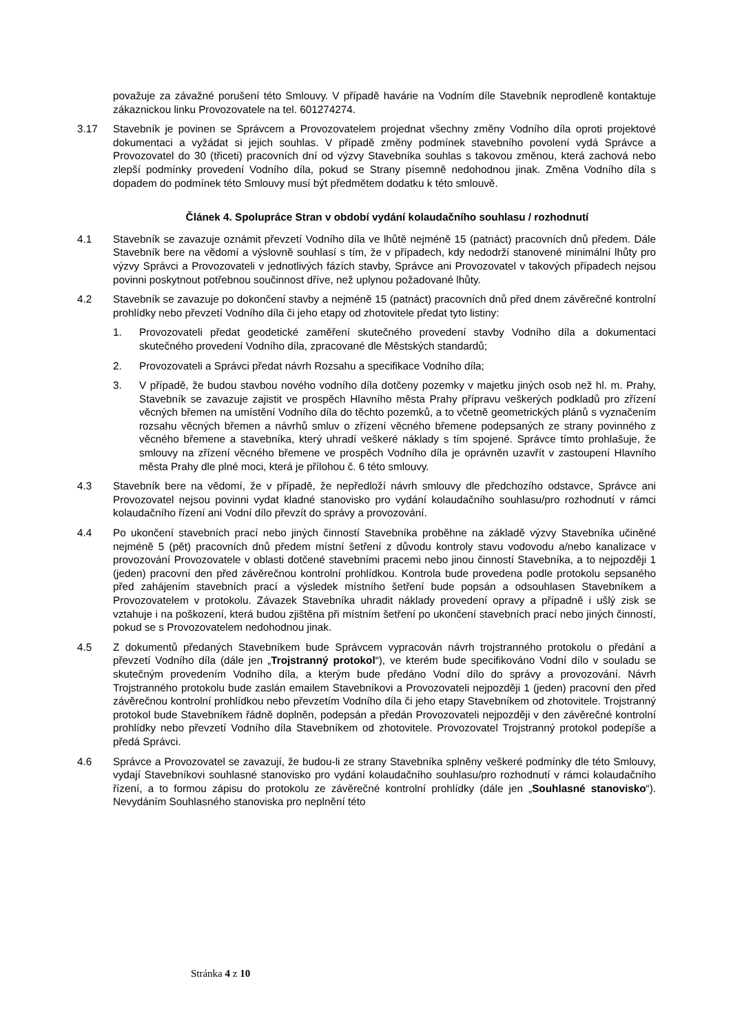považuje za závažné porušení této Smlouvy. V případě havárie na Vodním díle Stavebník neprodleně kontaktuje zákaznickou linku Provozovatele na tel. 601274274.
3.17 Stavebník je povinen se Správcem a Provozovatelem projednat všechny změny Vodního díla oproti projektové dokumentaci a vyžádat si jejich souhlas. V případě změny podmínek stavebního povolení vydá Správce a Provozovatel do 30 (třiceti) pracovních dní od výzvy Stavebníka souhlas s takovou změnou, která zachová nebo zlepší podmínky provedení Vodního díla, pokud se Strany písemně nedohodnou jinak. Změna Vodního díla s dopadem do podmínek této Smlouvy musí být předmětem dodatku k této smlouvě.
Článek 4. Spolupráce Stran v období vydání kolaudačního souhlasu / rozhodnutí
4.1 Stavebník se zavazuje oznámit převzetí Vodního díla ve lhůtě nejméně 15 (patnáct) pracovních dnů předem. Dále Stavebník bere na vědomí a výslovně souhlasí s tím, že v případech, kdy nedodrží stanovené minimální lhůty pro výzvy Správci a Provozovateli v jednotlivých fázích stavby, Správce ani Provozovatel v takových případech nejsou povinni poskytnout potřebnou součinnost dříve, než uplynou požadované lhůty.
4.2 Stavebník se zavazuje po dokončení stavby a nejméně 15 (patnáct) pracovních dnů před dnem závěrečné kontrolní prohlídky nebo převzetí Vodního díla či jeho etapy od zhotovitele předat tyto listiny:
1. Provozovateli předat geodetické zaměření skutečného provedení stavby Vodního díla a dokumentaci skutečného provedení Vodního díla, zpracované dle Městských standardů;
2. Provozovateli a Správci předat návrh Rozsahu a specifikace Vodního díla;
3. V případě, že budou stavbou nového vodního díla dotčeny pozemky v majetku jiných osob než hl. m. Prahy, Stavebník se zavazuje zajistit ve prospěch Hlavního města Prahy přípravu veškerých podkladů pro zřízení věcných břemen na umístění Vodního díla do těchto pozemků, a to včetně geometrických plánů s vyznačením rozsahu věcných břemen a návrhů smluv o zřízení věcného břemene podepsaných ze strany povinného z věcného břemene a stavebníka, který uhradí veškeré náklady s tím spojené. Správce tímto prohlašuje, že smlouvy na zřízení věcného břemene ve prospěch Vodního díla je oprávněn uzavřít v zastoupení Hlavního města Prahy dle plné moci, která je přílohou č. 6 této smlouvy.
4.3 Stavebník bere na vědomí, že v případě, že nepředloží návrh smlouvy dle předchozího odstavce, Správce ani Provozovatel nejsou povinni vydat kladné stanovisko pro vydání kolaudačního souhlasu/pro rozhodnutí v rámci kolaudačního řízení ani Vodní dílo převzít do správy a provozování.
4.4 Po ukončení stavebních prací nebo jiných činností Stavebníka proběhne na základě výzvy Stavebníka učiněné nejméně 5 (pět) pracovních dnů předem místní šetření z důvodu kontroly stavu vodovodu a/nebo kanalizace v provozování Provozovatele v oblasti dotčené stavebními pracemi nebo jinou činností Stavebníka, a to nejpozději 1 (jeden) pracovní den před závěrečnou kontrolní prohlídkou. Kontrola bude provedena podle protokolu sepsaného před zahájením stavebních prací a výsledek místního šetření bude popsán a odsouhlasen Stavebníkem a Provozovatelem v protokolu. Závazek Stavebníka uhradit náklady provedení opravy a případně i ušlý zisk se vztahuje i na poškození, která budou zjištěna při místním šetření po ukončení stavebních prací nebo jiných činností, pokud se s Provozovatelem nedohodnou jinak.
4.5 Z dokumentů předaných Stavebníkem bude Správcem vypracován návrh trojstranného protokolu o předání a převzetí Vodního díla (dále jen „Trojstranný protokol“), ve kterém bude specifikováno Vodní dílo v souladu se skutečným provedením Vodního díla, a kterým bude předáno Vodní dílo do správy a provozování. Návrh Trojstranného protokolu bude zaslán emailem Stavebníkovi a Provozovateli nejpozději 1 (jeden) pracovní den před závěrečnou kontrolní prohlídkou nebo převzetím Vodního díla či jeho etapy Stavebníkem od zhotovitele. Trojstranný protokol bude Stavebníkem řádně doplněn, podepsán a předán Provozovateli nejpozději v den závěrečné kontrolní prohlídky nebo převzetí Vodního díla Stavebníkem od zhotovitele. Provozovatel Trojstranný protokol podepíše a předá Správci.
4.6 Správce a Provozovatel se zavazují, že budou-li ze strany Stavebníka splněny veškeré podmínky dle této Smlouvy, vydají Stavebníkovi souhlasné stanovisko pro vydání kolaudačního souhlasu/pro rozhodnutí v rámci kolaudačního řízení, a to formou zápisu do protokolu ze závěrečné kontrolní prohlídky (dále jen „Souhlasné stanovisko“). Nevydáním Souhlasného stanoviska pro neplnění této
Stránka 4 z 10